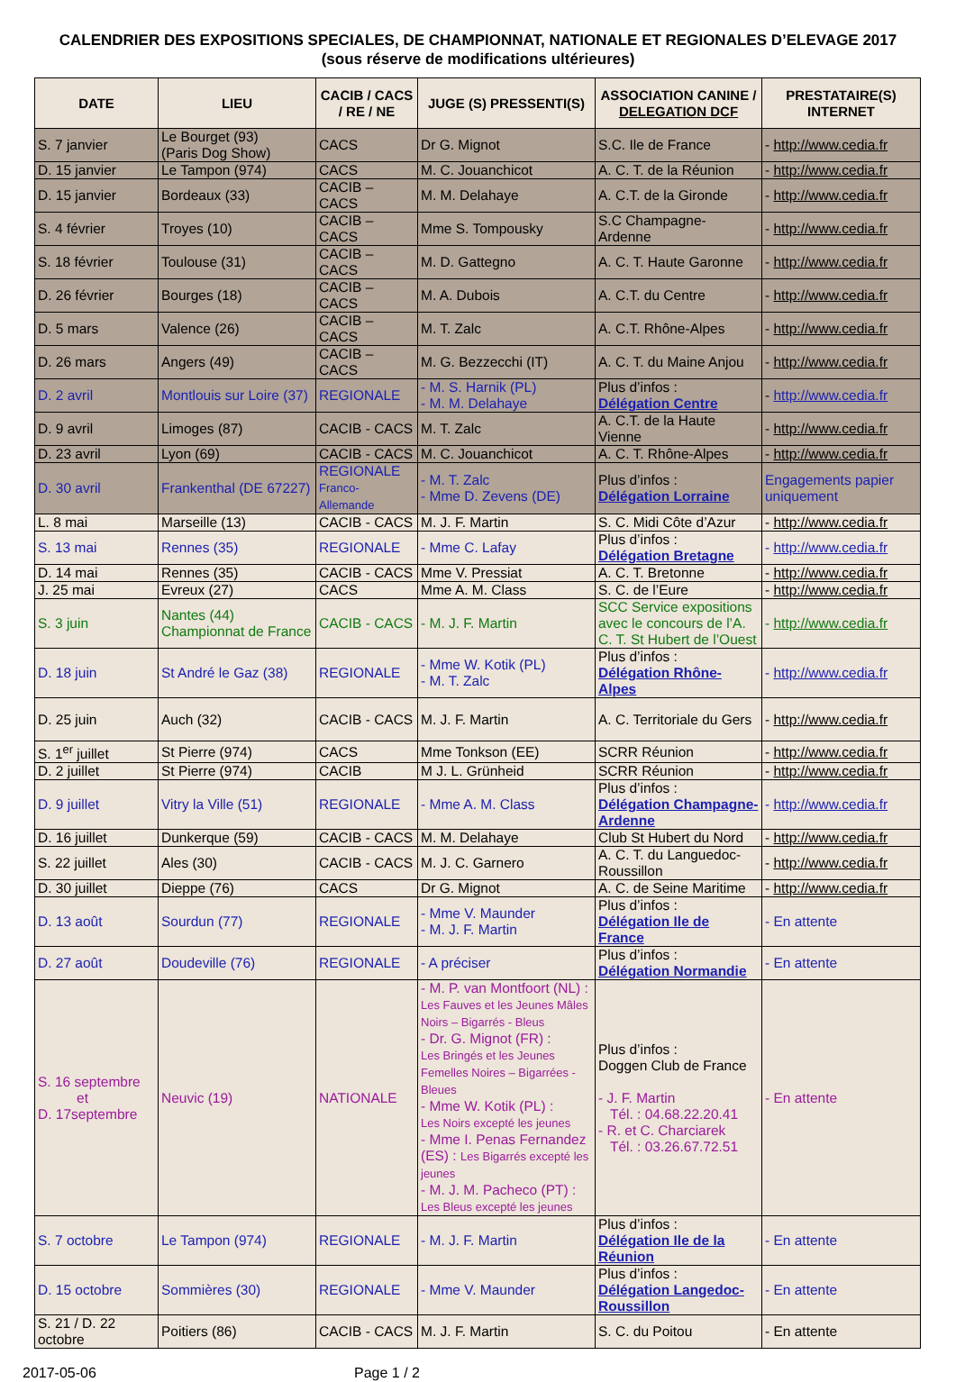CALENDRIER DES EXPOSITIONS SPECIALES, DE CHAMPIONNAT, NATIONALE ET REGIONALES D’ELEVAGE 2017
(sous réserve de modifications ultérieures)
| DATE | LIEU | CACIB / CACS / RE / NE | JUGE (S) PRESSENTI(S) | ASSOCIATION CANINE / DELEGATION DCF | PRESTATAIRE(S) INTERNET |
| --- | --- | --- | --- | --- | --- |
| S. 7 janvier | Le Bourget (93) (Paris Dog Show) | CACS | Dr G. Mignot | S.C. Ile de France | - http://www.cedia.fr |
| D. 15 janvier | Le Tampon (974) | CACS | M. C. Jouanchicot | A. C. T. de la Réunion | - http://www.cedia.fr |
| D. 15 janvier | Bordeaux (33) | CACIB – CACS | M. M. Delahaye | A. C.T. de la Gironde | - http://www.cedia.fr |
| S. 4 février | Troyes (10) | CACIB – CACS | Mme S. Tompousky | S.C Champagne-Ardenne | - http://www.cedia.fr |
| S. 18 février | Toulouse (31) | CACIB – CACS | M. D. Gattegno | A. C. T. Haute Garonne | - http://www.cedia.fr |
| D. 26 février | Bourges (18) | CACIB – CACS | M. A. Dubois | A. C.T. du Centre | - http://www.cedia.fr |
| D. 5 mars | Valence (26) | CACIB – CACS | M. T. Zalc | A. C.T. Rhône-Alpes | - http://www.cedia.fr |
| D. 26 mars | Angers (49) | CACIB – CACS | M. G. Bezzecchi (IT) | A. C. T. du Maine Anjou | - http://www.cedia.fr |
| D. 2 avril | Montlouis sur Loire (37) | REGIONALE | - M. S. Harnik (PL) - M. M. Delahaye | Plus d’infos : Délégation Centre | - http://www.cedia.fr |
| D. 9 avril | Limoges (87) | CACIB - CACS | M. T. Zalc | A. C.T. de la Haute Vienne | - http://www.cedia.fr |
| D. 23 avril | Lyon (69) | CACIB - CACS | M. C. Jouanchicot | A. C. T. Rhône-Alpes | - http://www.cedia.fr |
| D. 30 avril | Frankenthal (DE 67227) | REGIONALE Franco-Allemande | - M. T. Zalc - Mme D. Zevens (DE) | Plus d’infos : Délégation Lorraine | Engagements papier uniquement |
| L. 8 mai | Marseille (13) | CACIB - CACS | M. J. F. Martin | S. C. Midi Côte d’Azur | - http://www.cedia.fr |
| S. 13 mai | Rennes (35) | REGIONALE | - Mme C. Lafay | Plus d’infos : Délégation Bretagne | - http://www.cedia.fr |
| D. 14 mai | Rennes (35) | CACIB - CACS | Mme V. Pressiat | A. C. T. Bretonne | - http://www.cedia.fr |
| J. 25 mai | Evreux (27) | CACS | Mme A. M. Class | S. C. de l’Eure | - http://www.cedia.fr |
| S. 3 juin | Nantes (44) Championnat de France | CACIB - CACS | - M. J. F. Martin | SCC Service expositions avec le concours de l’A. C. T. St Hubert de l’Ouest | - http://www.cedia.fr |
| D. 18 juin | St André le Gaz (38) | REGIONALE | - Mme W. Kotik (PL) - M. T. Zalc | Plus d’infos : Délégation Rhône-Alpes | - http://www.cedia.fr |
| D. 25 juin | Auch (32) | CACIB - CACS | M. J. F. Martin | A. C. Territoriale du Gers | - http://www.cedia.fr |
| S. 1<sup>er</sup> juillet | St Pierre (974) | CACS | Mme Tonkson (EE) | SCRR Réunion | - http://www.cedia.fr |
| D. 2 juillet | St Pierre (974) | CACIB | M J. L. Grünheid | SCRR Réunion | - http://www.cedia.fr |
| D. 9 juillet | Vitry la Ville (51) | REGIONALE | - Mme A. M. Class | Plus d’infos : Délégation Champagne-Ardenne | - http://www.cedia.fr |
| D. 16 juillet | Dunkerque (59) | CACIB - CACS | M. M. Delahaye | Club St Hubert du Nord | - http://www.cedia.fr |
| S. 22 juillet | Ales (30) | CACIB - CACS | M. J. C. Garnero | A. C. T. du Languedoc-Roussillon | - http://www.cedia.fr |
| D. 30 juillet | Dieppe (76) | CACS | Dr G. Mignot | A. C. de Seine Maritime | - http://www.cedia.fr |
| D. 13 août | Sourdun (77) | REGIONALE | - Mme V. Maunder - M. J. F. Martin | Plus d’infos : Délégation Ile de France | - En attente |
| D. 27 août | Doudeville (76) | REGIONALE | - A préciser | Plus d’infos : Délégation Normandie | - En attente |
| S. 16 septembre et D. 17septembre | Neuvic (19) | NATIONALE | - M. P. van Montfoort (NL) : Les Fauves et les Jeunes Mâles Noirs – Bigarrés - Bleus - Dr. G. Mignot (FR) : Les Bringés et les Jeunes Femelles Noires – Bigarrées - Bleues - Mme W. Kotik (PL) : Les Noirs excepté les jeunes - Mme I. Penas Fernandez (ES) : Les Bigarrés excepté les jeunes - M. J. M. Pacheco (PT) : Les Bleus excepté les jeunes | Plus d’infos : Doggen Club de France - J. F. Martin Tél. : 04.68.22.20.41 - R. et C. Charciarek Tél. : 03.26.67.72.51 | - En attente |
| S. 7 octobre | Le Tampon (974) | REGIONALE | - M. J. F. Martin | Plus d’infos : Délégation Ile de la Réunion | - En attente |
| D. 15 octobre | Sommières (30) | REGIONALE | - Mme V. Maunder | Plus d’infos : Délégation Langedoc-Roussillon | - En attente |
| S. 21 / D. 22 octobre | Poitiers (86) | CACIB - CACS | M. J. F. Martin | S. C. du Poitou | - En attente |
2017-05-06 Page 1 / 2